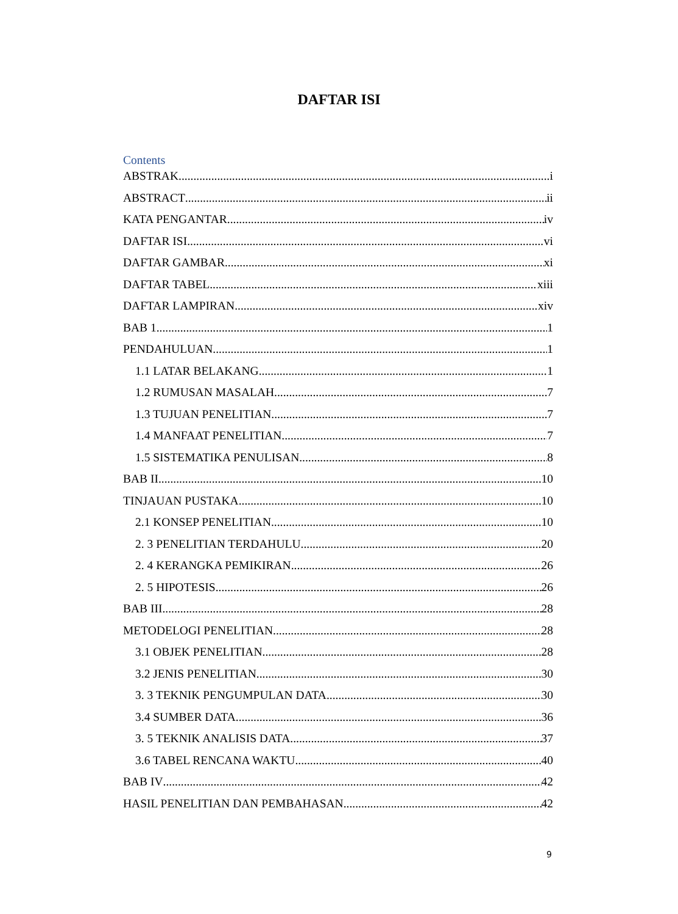DAFTAR ISI
Contents
ABSTRAK i
ABSTRACT ii
KATA PENGANTAR iv
DAFTAR ISI vi
DAFTAR GAMBAR xi
DAFTAR TABEL xiii
DAFTAR LAMPIRAN xiv
BAB 1 1
PENDAHULUAN 1
1.1 LATAR BELAKANG 1
1.2 RUMUSAN MASALAH 7
1.3 TUJUAN PENELITIAN 7
1.4 MANFAAT PENELITIAN 7
1.5 SISTEMATIKA PENULISAN 8
BAB II 10
TINJAUAN PUSTAKA 10
2.1 KONSEP PENELITIAN 10
2. 3 PENELITIAN TERDAHULU 20
2. 4 KERANGKA PEMIKIRAN 26
2. 5 HIPOTESIS 26
BAB III 28
METODELOGI PENELITIAN 28
3.1 OBJEK PENELITIAN 28
3.2 JENIS PENELITIAN 30
3. 3 TEKNIK PENGUMPULAN DATA 30
3.4 SUMBER DATA 36
3. 5 TEKNIK ANALISIS DATA 37
3.6 TABEL RENCANA WAKTU 40
BAB IV 42
HASIL PENELITIAN DAN PEMBAHASAN 42
9